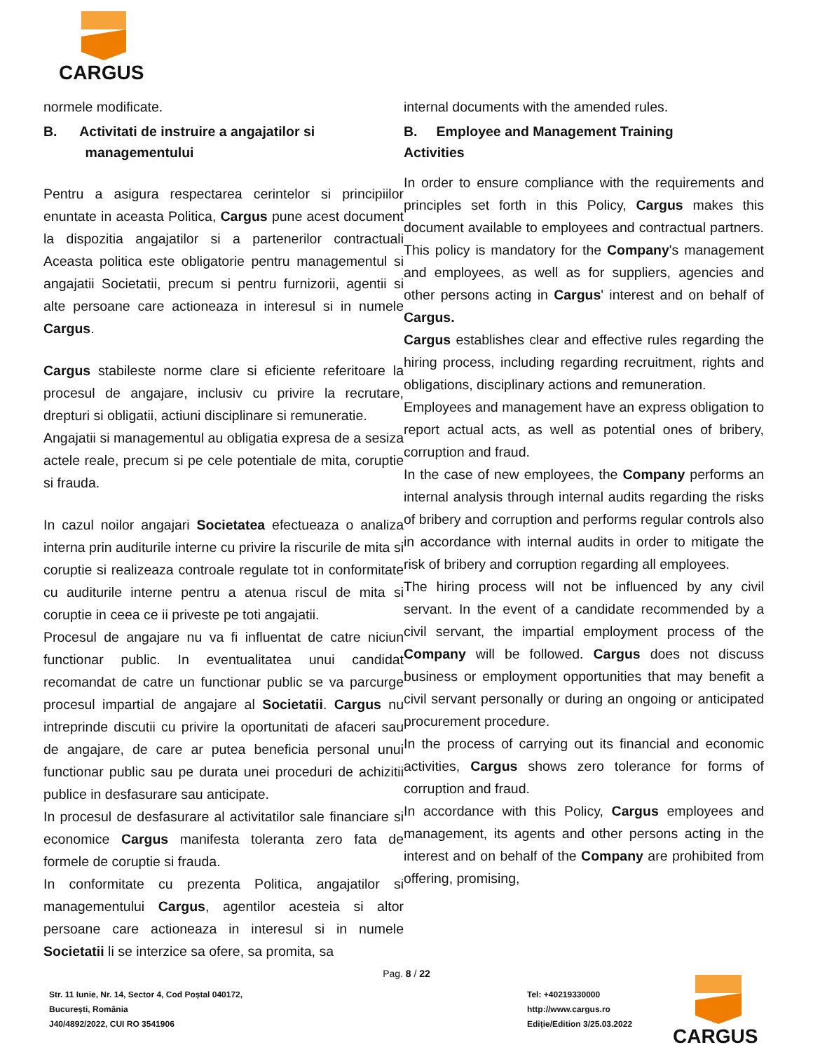CARGUS
normele modificate.
B. Activitati de instruire a angajatilor si
managementului
Pentru a asigura respectarea cerintelor si principiilor enuntate in aceasta Politica, Cargus pune acest document la dispozitia angajatilor si a partenerilor contractuali Aceasta politica este obligatorie pentru managementul si angajatii Societatii, precum si pentru furnizorii, agentii si alte persoane care actioneaza in interesul si in numele Cargus.
Cargus stabileste norme clare si eficiente referitoare la procesul de angajare, inclusiv cu privire la recrutare, drepturi si obligatii, actiuni disciplinare si remuneratie.
Angajatii si managementul au obligatia expresa de a sesiza actele reale, precum si pe cele potentiale de mita, coruptie si frauda.
In cazul noilor angajari Societatea efectueaza o analiza interna prin auditurile interne cu privire la riscurile de mita si coruptie si realizeaza controale regulate tot in conformitate cu auditurile interne pentru a atenua riscul de mita si coruptie in ceea ce ii priveste pe toti angajatii.
Procesul de angajare nu va fi influentat de catre niciun functionar public. In eventualitatea unui candidat recomandat de catre un functionar public se va parcurge procesul impartial de angajare al Societatii. Cargus nu intreprinde discutii cu privire la oportunitati de afaceri sau de angajare, de care ar putea beneficia personal unui functionar public sau pe durata unei proceduri de achizitii publice in desfasurare sau anticipate.
In procesul de desfasurare al activitatilor sale financiare si economice Cargus manifesta toleranta zero fata de formele de coruptie si frauda.
In conformitate cu prezenta Politica, angajatilor si managementului Cargus, agentilor acesteia si altor persoane care actioneaza in interesul si in numele Societatii li se interzice sa ofere, sa promita, sa
internal documents with the amended rules.
B. Employee and Management Training
Activities
In order to ensure compliance with the requirements and principles set forth in this Policy, Cargus makes this document available to employees and contractual partners. This policy is mandatory for the Company's management and employees, as well as for suppliers, agencies and other persons acting in Cargus' interest and on behalf of Cargus.
Cargus establishes clear and effective rules regarding the hiring process, including regarding recruitment, rights and obligations, disciplinary actions and remuneration.
Employees and management have an express obligation to report actual acts, as well as potential ones of bribery, corruption and fraud.
In the case of new employees, the Company performs an internal analysis through internal audits regarding the risks of bribery and corruption and performs regular controls also in accordance with internal audits in order to mitigate the risk of bribery and corruption regarding all employees.
The hiring process will not be influenced by any civil servant. In the event of a candidate recommended by a civil servant, the impartial employment process of the Company will be followed. Cargus does not discuss business or employment opportunities that may benefit a civil servant personally or during an ongoing or anticipated procurement procedure.
In the process of carrying out its financial and economic activities, Cargus shows zero tolerance for forms of corruption and fraud.
In accordance with this Policy, Cargus employees and management, its agents and other persons acting in the interest and on behalf of the Company are prohibited from offering, promising,
Pag. 8 / 22
Str. 11 Iunie, Nr. 14, Sector 4, Cod Poștal 040172,
București, România
J40/4892/2022, CUI RO 3541906
Tel: +40219330000
http://www.cargus.ro
Ediție/Edition 3/25.03.2022
CARGUS